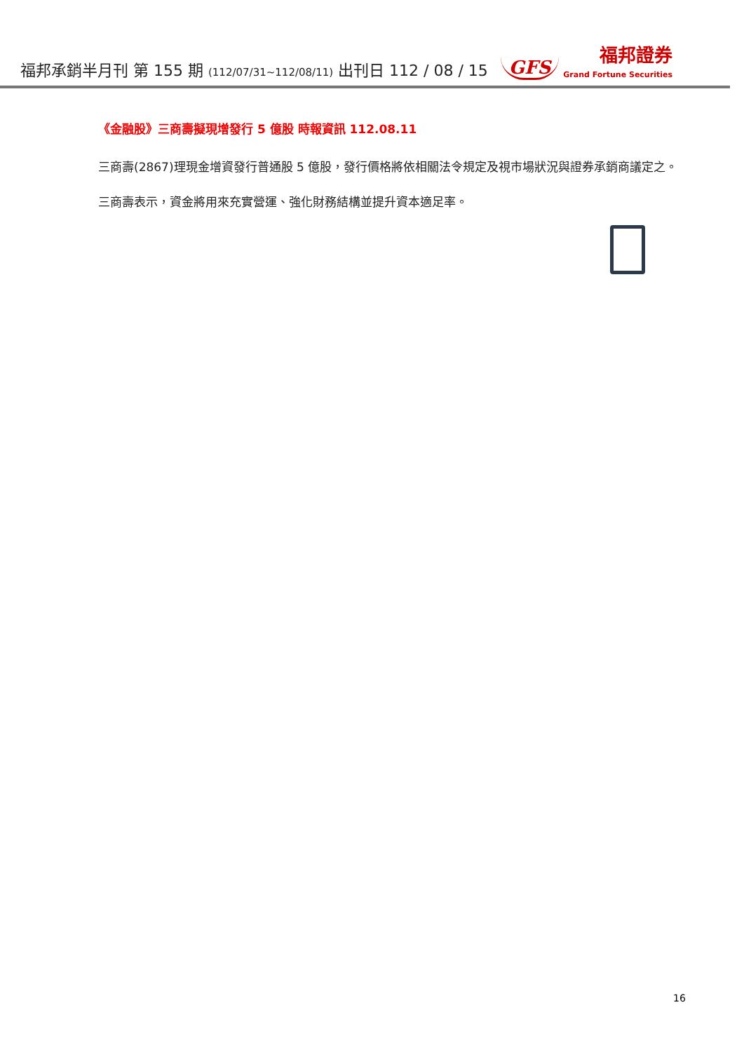福邦承銷半月刊 第 155 期 (112/07/31~112/08/11) 出刊日 112 / 08 / 15
GFS
福邦證券
Grand Fortune Securities
《金融股》三商壽擬現增發行 5 億股 時報資訊 112.08.11
三商壽(2867)理現金增資發行普通股 5 億股，發行價格將依相關法令規定及視市場狀況與證券承銷商議定之。
三商壽表示，資金將用來充實營運、強化財務結構並提升資本適足率。
16